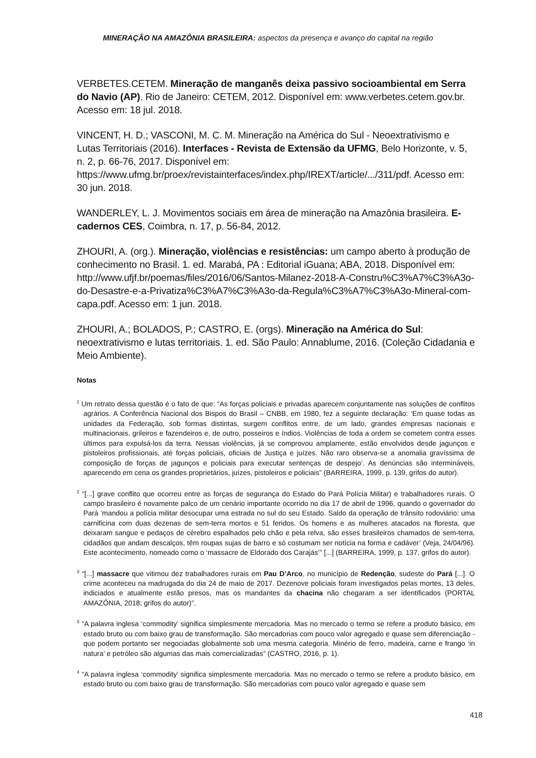MINERAÇÃO NA AMAZÔNIA BRASILEIRA: aspectos da presença e avanço do capital na região
VERBETES.CETEM. Mineração de manganês deixa passivo socioambiental em Serra do Navio (AP). Rio de Janeiro: CETEM, 2012. Disponível em: www.verbetes.cetem.gov.br. Acesso em: 18 jul. 2018.
VINCENT, H. D.; VASCONI, M. C. M. Mineração na América do Sul - Neoextrativismo e Lutas Territoriais (2016). Interfaces - Revista de Extensão da UFMG, Belo Horizonte, v. 5, n. 2, p. 66-76, 2017. Disponível em: https://www.ufmg.br/proex/revistainterfaces/index.php/IREXT/article/.../311/pdf. Acesso em: 30 jun. 2018.
WANDERLEY, L. J. Movimentos sociais em área de mineração na Amazônia brasileira. E-cadernos CES, Coimbra, n. 17, p. 56-84, 2012.
ZHOURI, A. (org.). Mineração, violências e resistências: um campo aberto à produção de conhecimento no Brasil. 1. ed. Marabá, PA : Editorial iGuana; ABA, 2018. Disponível em: http://www.ufjf.br/poemas/files/2016/06/Santos-Milanez-2018-A-Constru%C3%A7%C3%A3o-do-Desastre-e-a-Privatiza%C3%A7%C3%A3o-da-Regula%C3%A7%C3%A3o-Mineral-com-capa.pdf. Acesso em: 1 jun. 2018.
ZHOURI, A.; BOLADOS, P.; CASTRO, E. (orgs). Mineração na América do Sul: neoextrativismo e lutas territoriais. 1. ed. São Paulo: Annablume, 2016. (Coleção Cidadania e Meio Ambiente).
Notas
<sup>1</sup> Um retrato dessa questão é o fato de que: “As forças policiais e privadas aparecem conjuntamente nas soluções de conflitos agrários. A Conferência Nacional dos Bispos do Brasil – CNBB, em 1980, fez a seguinte declaração: ‘Em quase todas as unidades da Federação, sob formas distintas, surgem conflitos entre, de um lado, grandes empresas nacionais e multinacionais, grileiros e fazendeiros e, de outro, posseiros e índios. Violências de toda a ordem se cometem contra esses últimos para expulsá-los da terra. Nessas violências, já se comprovou amplamente, estão envolvidos desde jagunços e pistoleiros profissionais, até forças policiais, oficiais de Justiça e juízes. Não raro observa-se a anomalia gravíssima de composição de forças de jagunços e policiais para executar sentenças de despejo’. As denúncias são intermináveis, aparecendo em cena os grandes proprietários, juízes, pistoleiros e policiais” (BARREIRA, 1999, p. 139, grifos do autor).
<sup>2</sup> “[...] grave conflito que ocorreu entre as forças de segurança do Estado do Pará Polícia Militar) e trabalhadores rurais. O campo brasileiro é novamente palco de um cenário importante ocorrido no dia 17 de abril de 1996, quando o governador do Pará ‘mandou a polícia militar desocupar uma estrada no sul do seu Estado. Saldo da operação de trânsito rodoviário: uma carnificina com duas dezenas de sem-terra mortos e 51 feridos. Os homens e as mulheres atacados na floresta, que deixaram sangue e pedaços de cérebro espalhados pelo chão e pela relva, são esses brasileiros chamados de sem-terra, cidadãos que andam descalços, têm roupas sujas de barro e só costumam ser notícia na forma e cadáver’ (Veja, 24/04/96). Este acontecimento, nomeado como o ‘massacre de Eldorado dos Carajás’” [...] (BARREIRA, 1999, p. 137, grifos do autor).
<sup>3</sup> “[...] massacre que vitimou dez trabalhadores rurais em Pau D’Arco, no município de Redenção, sudeste do Pará [...]. O crime aconteceu na madrugada do dia 24 de maio de 2017. Dezenove policiais foram investigados pelas mortes, 13 deles, indiciados e atualmente estão presos, mas os mandantes da chacina não chegaram a ser identificados (PORTAL AMAZÔNIA, 2018; grifos do autor)”.
<sup>3</sup> “A palavra inglesa ‘commodity’ significa simplesmente mercadoria. Mas no mercado o termo se refere a produto básico, em estado bruto ou com baixo grau de transformação. São mercadorias com pouco valor agregado e quase sem diferenciação - que podem portanto ser negociadas globalmente sob uma mesma categoria. Minério de ferro, madeira, carne e frango ‘in natura’ e petróleo são algumas das mais comercializadas” (CASTRO, 2016, p. 1).
<sup>4</sup> “A palavra inglesa ‘commodity’ significa simplesmente mercadoria. Mas no mercado o termo se refere a produto básico, em estado bruto ou com baixo grau de transformação. São mercadorias com pouco valor agregado e quase sem
418